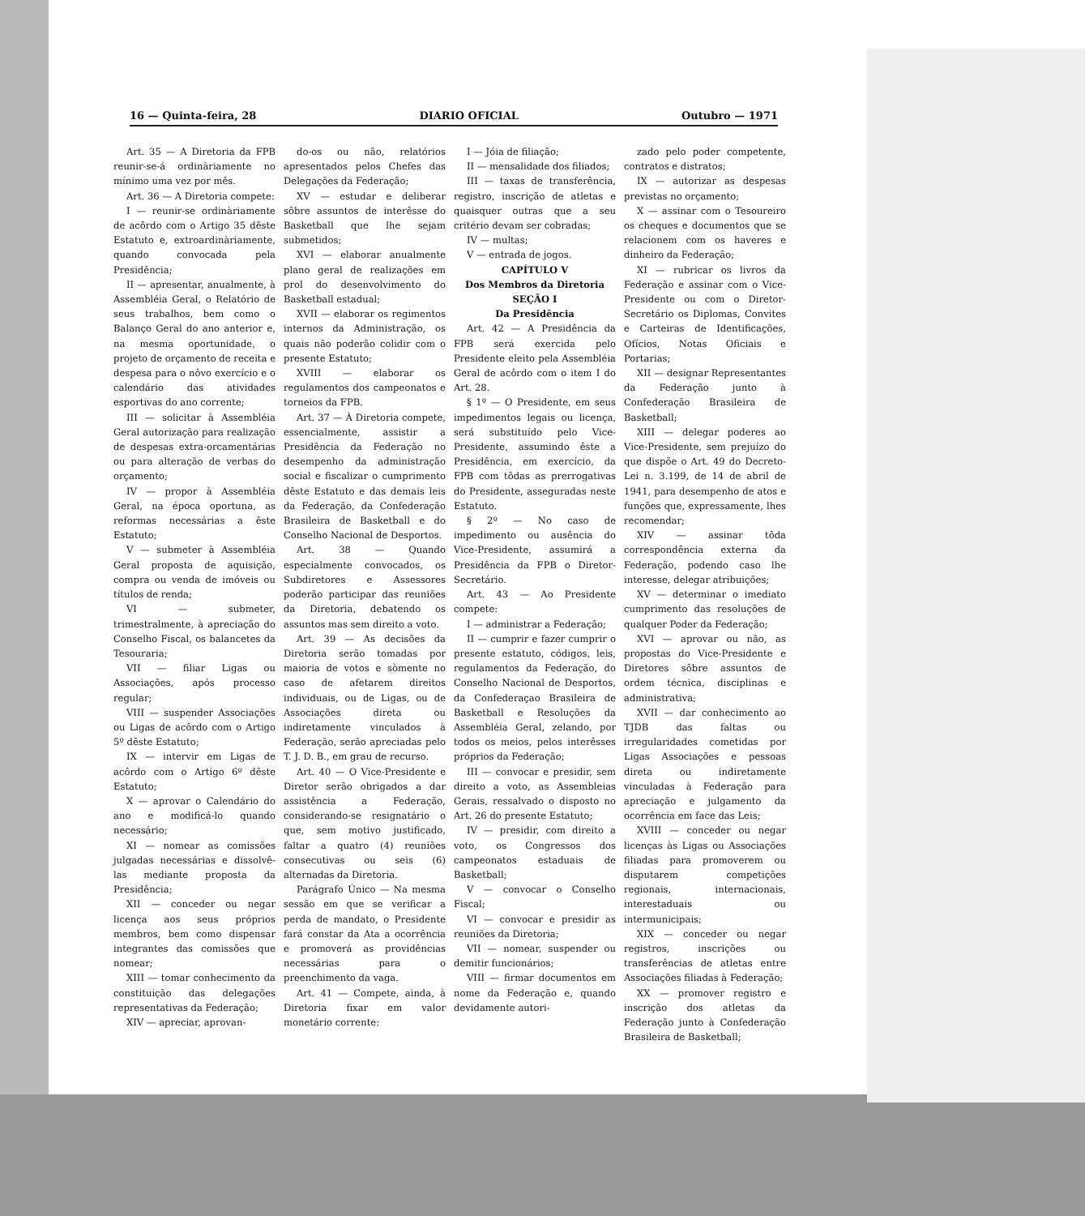16 — Quinta-feira, 28 DIARIO OFICIAL Outubro — 1971
Art. 35 — A Diretoria da FPB reunir-se-á ordinàriamente no mínimo uma vez por mês.
Art. 36 — A Diretoria compete:
I — reunir-se ordinàriamente de acôrdo com o Artigo 35 dêste Estatuto e, extroardinàriamente, quando convocada pela Presidência;
II — apresentar, anualmente, à Assembléia Geral, o Relatório de seus trabalhos, bem como o Balanço Geral do ano anterior e, na mesma oportunidade, o projeto de orçamento de receita e despesa para o nôvo exercício e o calendário das atividades esportivas do ano corrente;
III — solicitar à Assembléia Geral autorização para realização de despesas extra-orcamentárias ou para alteração de verbas do orçamento;
IV — propor à Assembléia Geral, na época oportuna, as reformas necessárias a êste Estatuto;
V — submeter à Assembléia Geral proposta de aquisição, compra ou venda de imóveis ou títulos de renda;
VI — submeter, trimestralmente, à apreciação do Conselho Fiscal, os balancetes da Tesouraria;
VII — filiar Ligas ou Associações, após processo regular;
VIII — suspender Associações ou Ligas de acôrdo com o Artigo 5º dêste Estatuto;
IX — intervir em Ligas de acôrdo com o Artigo 6º dêste Estatuto;
X — aprovar o Calendário do ano e modificá-lo quando necessário;
XI — nomear as comissões julgadas necessárias e dissolvê-las mediante proposta da Presidência;
XII — conceder ou negar licença aos seus próprios membros, bem como dispensar integrantes das comissões que nomear;
XIII — tomar conhecimento da constituição das delegações representativas da Federação;
XIV — apreciar, aprovan-
do-os ou não, relatórios apresentados pelos Chefes das Delegações da Federação;
XV — estudar e deliberar sôbre assuntos de interêsse do Basketball que lhe sejam submetidos;
XVI — elaborar anualmente plano geral de realizações em prol do desenvolvimento do Basketball estadual;
XVII — elaborar os regimentos internos da Administração, os quais não poderão colidir com o presente Estatuto;
XVIII — elaborar os regulamentos dos campeonatos e torneios da FPB.
Art. 37 — À Diretoria compete, essencialmente, assistir a Presidência da Federação no desempenho da administração social e fiscalizar o cumprimento dêste Estatuto e das demais leis da Federação, da Confederação Brasileira de Basketball e do Conselho Nacional de Desportos.
Art. 38 — Quando especialmente convocados, os Subdiretores e Assessores poderão participar das reuniões da Diretoria, debatendo os assuntos mas sem direito a voto.
Art. 39 — As decisões da Diretoria serão tomadas por maioria de votos e sòmente no caso de afetarem direitos individuais, ou de Ligas, ou de Associações direta ou indiretamente vinculados à Federação, serão apreciadas pelo T. J. D. B., em grau de recurso.
Art. 40 — O Vice-Presidente e Diretor serão obrigados a dar assistência a Federação, considerando-se resignatário o que, sem motivo justificado, faltar a quatro (4) reuniões consecutivas ou seis (6) alternadas da Diretoria.
Parágrafo Único — Na mesma sessão em que se verificar a perda de mandato, o Presidente fará constar da Ata a ocorrência e promoverá as providências necessárias para o preenchimento da vaga.
Art. 41 — Compete, ainda, à Diretoria fixar em valor monetário corrente:
I — Jóia de filiação;
II — mensalidade dos filiados;
III — taxas de transferência, registro, inscrição de atletas e quaisquer outras que a seu critério devam ser cobradas;
IV — multas;
V — entrada de jogos.
CAPÍTULO V
Dos Membros da Diretoria
SEÇÃO I
Da Presidência
Art. 42 — A Presidência da FPB será exercida pelo Presidente eleito pela Assembléia Geral de acôrdo com o item I do Art. 28.
§ 1º — O Presidente, em seus impedimentos legais ou licença, será substituído pelo Vice-Presidente, assumindo êste a Presidência, em exercício, da FPB com tôdas as prerrogativas do Presidente, asseguradas neste Estatuto.
§ 2º — No caso de impedimento ou ausência do Vice-Presidente, assumirá a Presidência da FPB o Diretor-Secretário.
Art. 43 — Ao Presidente compete:
I — administrar a Federação;
II — cumprir e fazer cumprir o presente estatuto, códigos, leis, regulamentos da Federação, do Conselho Nacional de Desportos, da Confederaçao Brasileira de Basketball e Resoluções da Assembléia Geral, zelando, por todos os meios, pelos interêsses próprios da Federação;
III — convocar e presidir, sem direito a voto, as Assembleias Gerais, ressalvado o disposto no Art. 26 do presente Estatuto;
IV — presidir, com direito a voto, os Congressos dos campeonatos estaduais de Basketball;
V — convocar o Conselho Fiscal;
VI — convocar e presidir as reuniões da Diretoria;
VII — nomear, suspender ou demitir funcionários;
VIII — firmar documentos em nome da Federação e, quando devidamente autori-
zado pelo poder competente, contratos e distratos;
IX — autorizar as despesas previstas no orçamento;
X — assinar com o Tesoureiro os cheques e documentos que se relacionem com os haveres e dinheiro da Federação;
XI — rubricar os livros da Federação e assinar com o Vice-Presidente ou com o Diretor-Secretário os Diplomas, Convites e Carteiras de Identificações, Ofícios, Notas Oficiais e Portarias;
XII — designar Representantes da Federação junto à Confederação Brasileira de Basketball;
XIII — delegar poderes ao Vice-Presidente, sem prejuízo do que dispõe o Art. 49 do Decreto-Lei n. 3.199, de 14 de abril de 1941, para desempenho de atos e funções que, expressamente, lhes recomendar;
XIV — assinar tôda correspondência externa da Federação, podendo caso lhe interesse, delegar atribuições;
XV — determinar o imediato cumprimento das resoluções de qualquer Poder da Federação;
XVI — aprovar ou não, as propostas do Vice-Presidente e Diretores sôbre assuntos de ordem técnica, disciplinas e administrativa;
XVII — dar conhecimento ao TJDB das faltas ou irregularidades cometidas por Ligas Associações e pessoas direta ou indiretamente vinculadas à Federação para apreciação e julgamento da ocorrência em face das Leis;
XVIII — conceder ou negar licenças às Ligas ou Associações filiadas para promoverem ou disputarem competições regionais, internacionais, interestaduais ou intermunicipais;
XIX — conceder ou negar registros, inscrições ou transferências de atletas entre Associações filiadas à Federação;
XX — promover registro e inscrição dos atletas da Federação junto à Confederação Brasileira de Basketball;